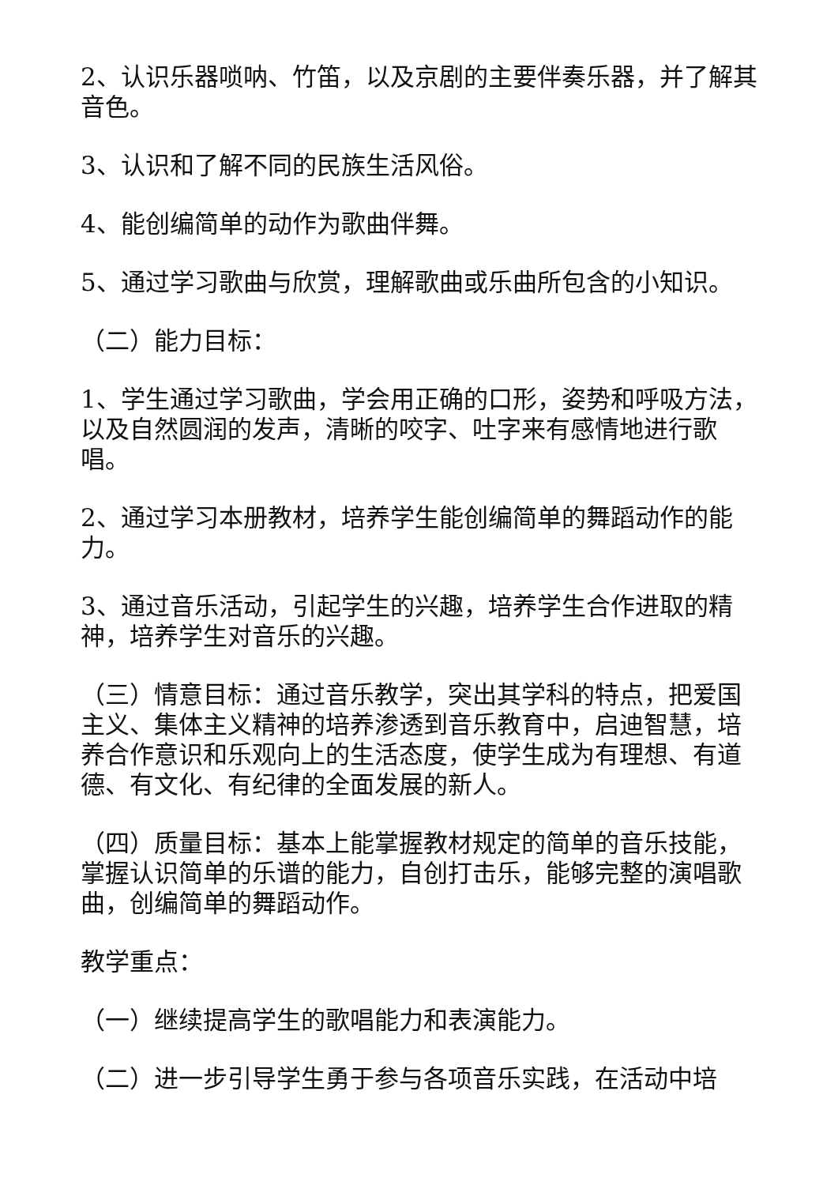2、认识乐器唢呐、竹笛，以及京剧的主要伴奏乐器，并了解其音色。
3、认识和了解不同的民族生活风俗。
4、能创编简单的动作为歌曲伴舞。
5、通过学习歌曲与欣赏，理解歌曲或乐曲所包含的小知识。
（二）能力目标：
1、学生通过学习歌曲，学会用正确的口形，姿势和呼吸方法，以及自然圆润的发声，清晰的咬字、吐字来有感情地进行歌唱。
2、通过学习本册教材，培养学生能创编简单的舞蹈动作的能力。
3、通过音乐活动，引起学生的兴趣，培养学生合作进取的精神，培养学生对音乐的兴趣。
（三）情意目标：通过音乐教学，突出其学科的特点，把爱国主义、集体主义精神的培养渗透到音乐教育中，启迪智慧，培养合作意识和乐观向上的生活态度，使学生成为有理想、有道德、有文化、有纪律的全面发展的新人。
（四）质量目标：基本上能掌握教材规定的简单的音乐技能，掌握认识简单的乐谱的能力，自创打击乐，能够完整的演唱歌曲，创编简单的舞蹈动作。
教学重点：
（一）继续提高学生的歌唱能力和表演能力。
（二）进一步引导学生勇于参与各项音乐实践，在活动中培